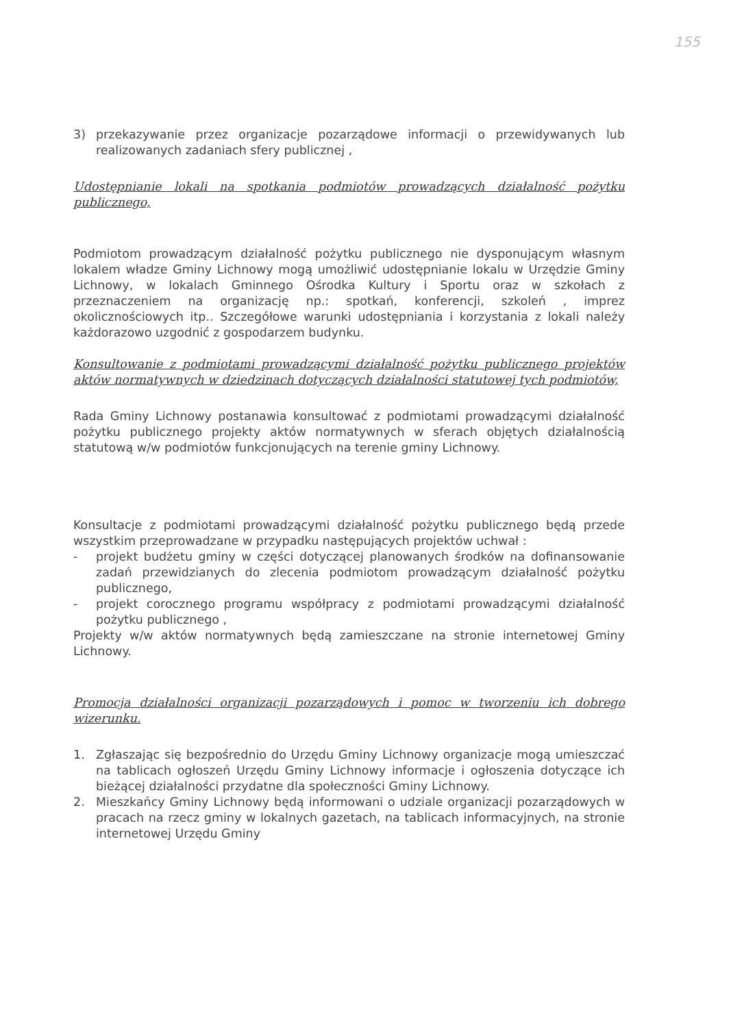155
3) przekazywanie przez organizacje pozarządowe informacji o przewidywanych lub realizowanych zadaniach sfery publicznej ,
Udostępnianie lokali na spotkania podmiotów prowadzących działalność pożytku publicznego,
Podmiotom prowadzącym działalność pożytku publicznego nie dysponującym własnym lokalem władze Gminy Lichnowy mogą umożliwić udostępnianie lokalu w Urzędzie Gminy Lichnowy, w lokalach Gminnego Ośrodka Kultury i Sportu oraz w szkołach z przeznaczeniem na organizację np.: spotkań, konferencji, szkoleń , imprez okolicznościowych itp.. Szczegółowe warunki udostępniania i korzystania z lokali należy każdorazowo uzgodnić z gospodarzem budynku.
Konsultowanie z podmiotami prowadzącymi działalność pożytku publicznego projektów aktów normatywnych w dziedzinach dotyczących działalności statutowej tych podmiotów,
Rada Gminy Lichnowy postanawia konsultować z podmiotami prowadzącymi działalność pożytku publicznego projekty aktów normatywnych w sferach objętych działalnością statutową w/w podmiotów funkcjonujących na terenie gminy Lichnowy.
Konsultacje z podmiotami prowadzącymi działalność pożytku publicznego będą przede wszystkim przeprowadzane w przypadku następujących projektów uchwał :
- projekt budżetu gminy w części dotyczącej planowanych środków na dofinansowanie zadań przewidzianych do zlecenia podmiotom prowadzącym działalność pożytku publicznego,
- projekt corocznego programu współpracy z podmiotami prowadzącymi działalność pożytku publicznego ,
Projekty w/w aktów normatywnych będą zamieszczane na stronie internetowej Gminy Lichnowy.
Promocja działalności organizacji pozarządowych i pomoc w tworzeniu ich dobrego wizerunku.
1. Zgłaszając się bezpośrednio do Urzędu Gminy Lichnowy organizacje mogą umieszczać na tablicach ogłoszeń Urzędu Gminy Lichnowy informacje i ogłoszenia dotyczące ich bieżącej działalności przydatne dla społeczności Gminy Lichnowy.
2. Mieszkańcy Gminy Lichnowy będą informowani o udziale organizacji pozarządowych w pracach na rzecz gminy w lokalnych gazetach, na tablicach informacyjnych, na stronie internetowej Urzędu Gminy